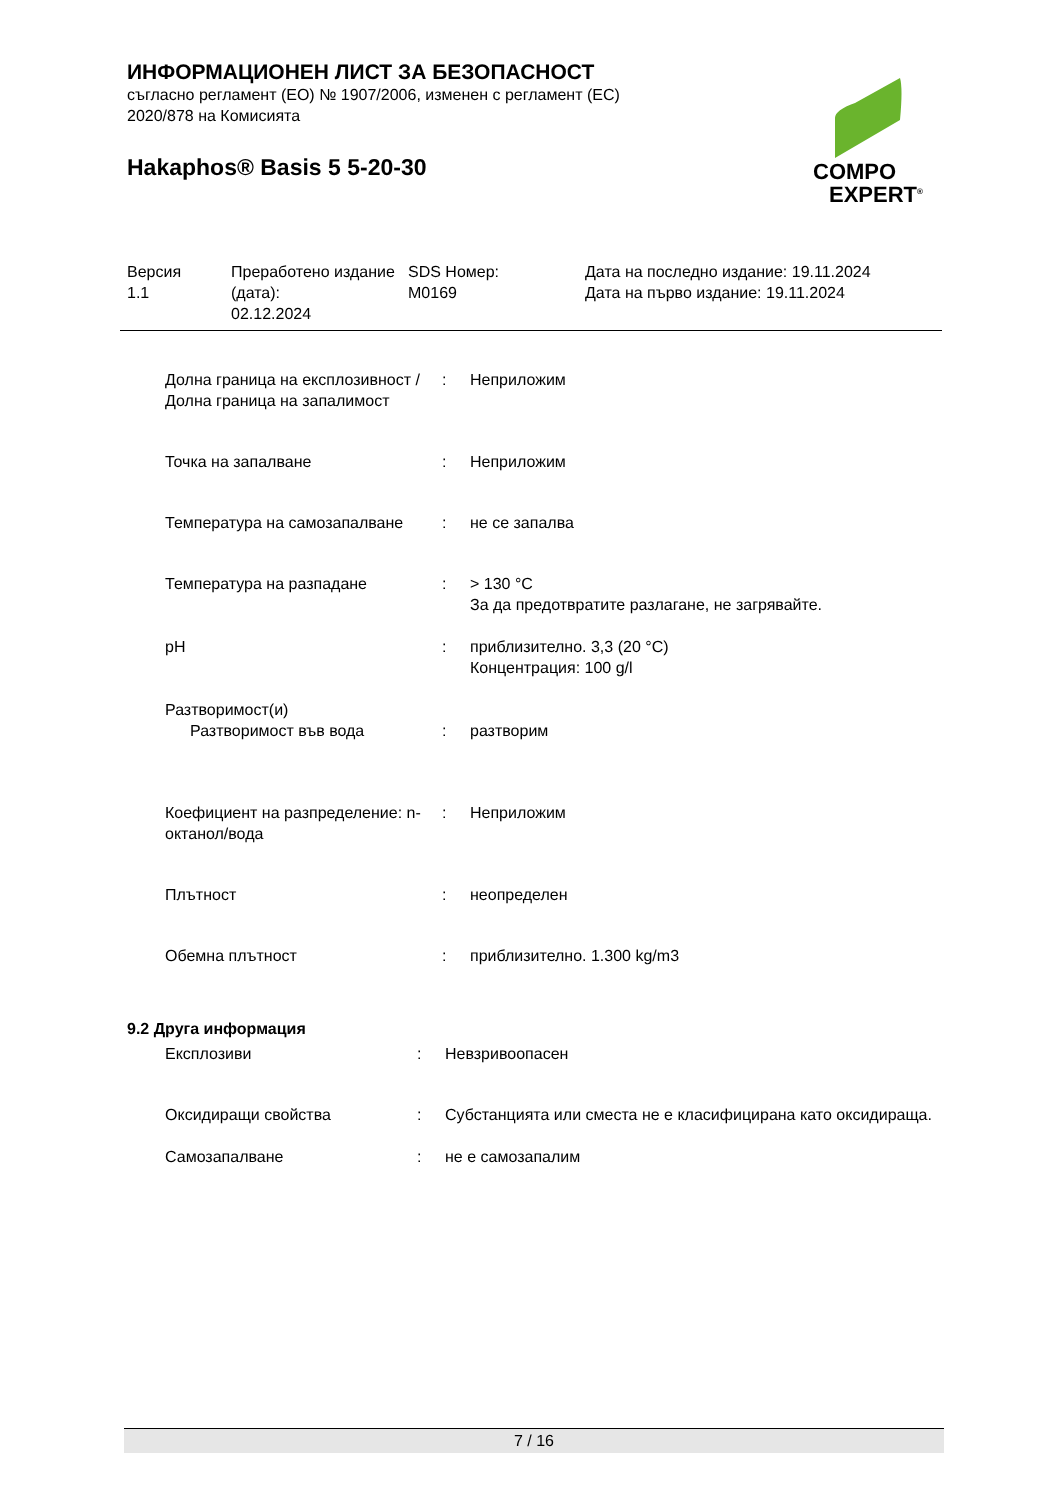COMPO
EXPERT<sup>®</sup>
ИНФОРМАЦИОНЕН ЛИСТ ЗА БЕЗОПАСНОСТ
съгласно регламент (ЕО) № 1907/2006, изменен с регламент (ЕС)
2020/878 на Комисията
Hakaphos® Basis 5 5-20-30
Версия
1.1
Преработено издание (дата):
02.12.2024
SDS Номер:
M0169
Дата на последно издание: 19.11.2024
Дата на първо издание: 19.11.2024
| Долна граница на експлозивност / Долна граница на запалимост | : | Неприложим |
| Точка на запалване | : | Неприложим |
| Температура на самозапалване | : | не се запалва |
| Температура на разпадане | : | > 130 °C За да предотвратите разлагане, не загрявайте. |
| pH | : | приблизително. 3,3 (20 °C) Концентрация: 100 g/l |
| Разтворимост(и) | | |
| Разтворимост във вода | : | разтворим |
| Коефициент на разпределение: n-октанол/вода | : | Неприложим |
| Плътност | : | неопределен |
| Обемна плътност | : | приблизително. 1.300 kg/m3 |
9.2 Друга информация
| Експлозиви | : | Невзривоопасен |
| Оксидиращи свойства | : | Субстанцията или сместа не е класифицирана като оксидираща. |
| Самозапалване | : | не е самозапалим |
7 / 16